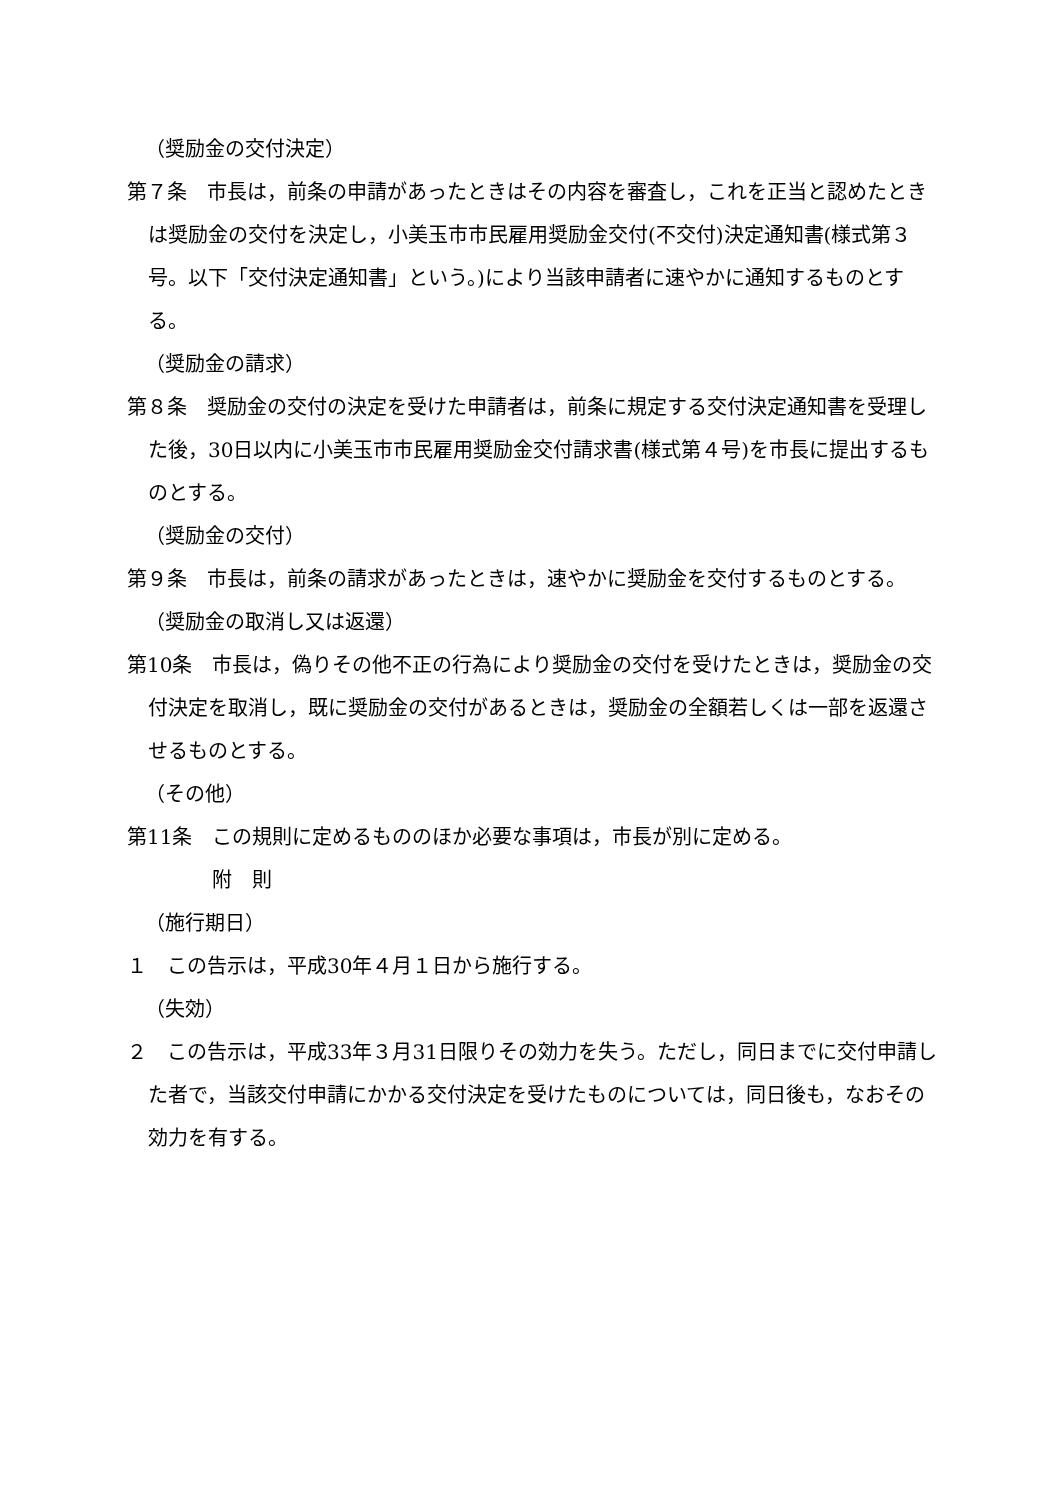（奨励金の交付決定）
第７条　市長は，前条の申請があったときはその内容を審査し，これを正当と認めたときは奨励金の交付を決定し，小美玉市市民雇用奨励金交付(不交付)決定通知書(様式第３号。以下「交付決定通知書」という。)により当該申請者に速やかに通知するものとする。
（奨励金の請求）
第８条　奨励金の交付の決定を受けた申請者は，前条に規定する交付決定通知書を受理した後，30日以内に小美玉市市民雇用奨励金交付請求書(様式第４号)を市長に提出するものとする。
（奨励金の交付）
第９条　市長は，前条の請求があったときは，速やかに奨励金を交付するものとする。
（奨励金の取消し又は返還）
第10条　市長は，偽りその他不正の行為により奨励金の交付を受けたときは，奨励金の交付決定を取消し，既に奨励金の交付があるときは，奨励金の全額若しくは一部を返還させるものとする。
（その他）
第11条　この規則に定めるもののほか必要な事項は，市長が別に定める。
附　則
（施行期日）
１　この告示は，平成30年４月１日から施行する。
（失効）
２　この告示は，平成33年３月31日限りその効力を失う。ただし，同日までに交付申請した者で，当該交付申請にかかる交付決定を受けたものについては，同日後も，なおその効力を有する。